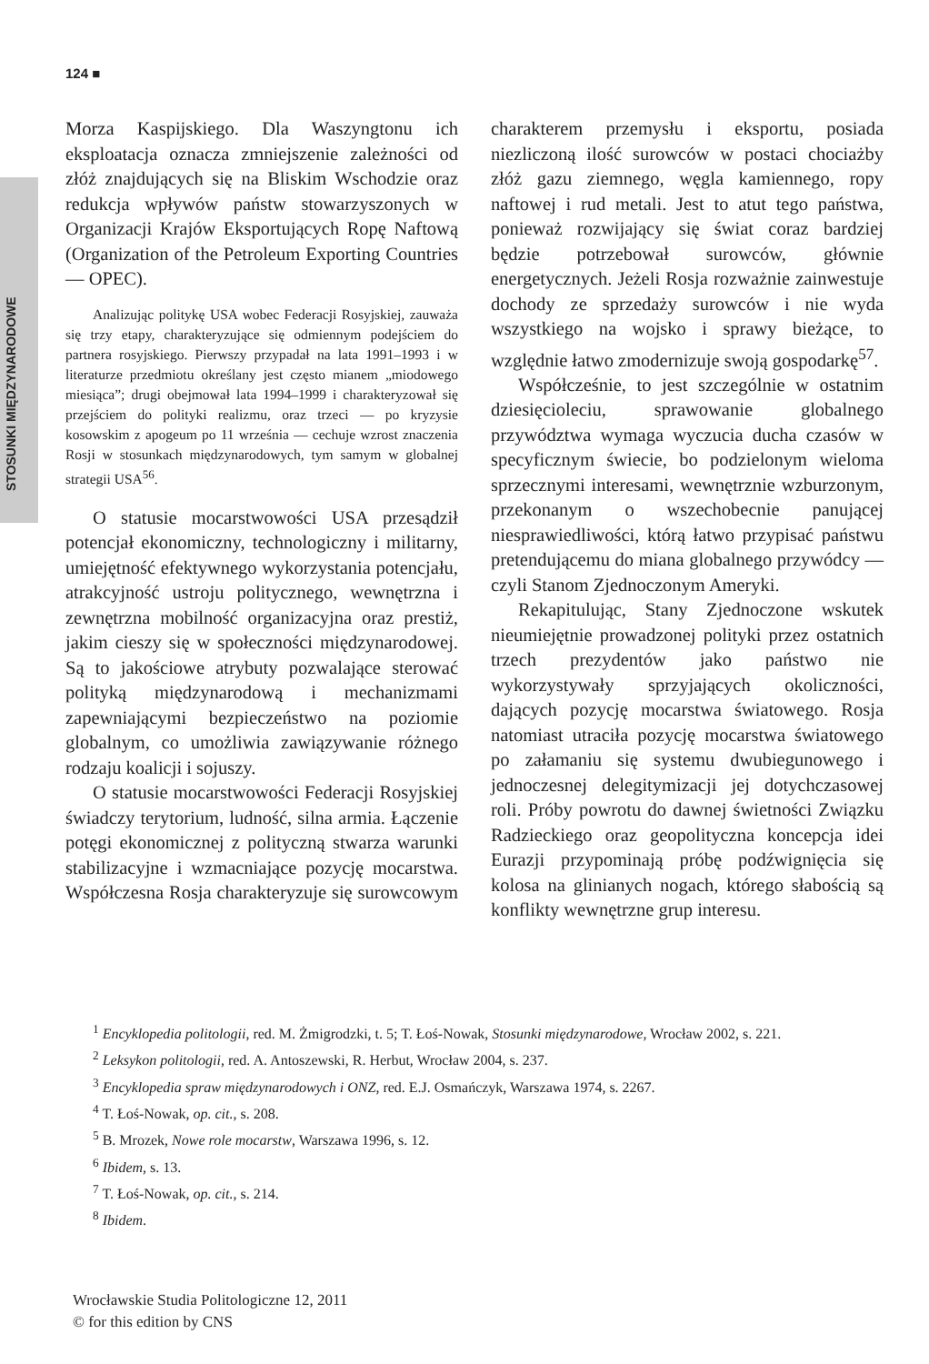124 ■
STOSUNKI MIĘDZYNARODOWE
Morza Kaspijskiego. Dla Waszyngtonu ich eksploatacja oznacza zmniejszenie zależności od złóż znajdujących się na Bliskim Wschodzie oraz redukcja wpływów państw stowarzyszonych w Organizacji Krajów Eksportujących Ropę Naftową (Organization of the Petroleum Exporting Countries — OPEC).
Analizując politykę USA wobec Federacji Rosyjskiej, zauważa się trzy etapy, charakteryzujące się odmiennym podejściem do partnera rosyjskiego. Pierwszy przypadał na lata 1991–1993 i w literaturze przedmiotu określany jest często mianem „miodowego miesiąca”; drugi obejmował lata 1994–1999 i charakteryzował się przejściem do polityki realizmu, oraz trzeci — po kryzysie kosowskim z apogeum po 11 września — cechuje wzrost znaczenia Rosji w stosunkach międzynarodowych, tym samym w globalnej strategii USA<sup>56</sup>.
O statusie mocarstwowości USA przesądził potencjał ekonomiczny, technologiczny i militarny, umiejętność efektywnego wykorzystania potencjału, atrakcyjność ustroju politycznego, wewnętrzna i zewnętrzna mobilność organizacyjna oraz prestiż, jakim cieszy się w społeczności międzynarodowej. Są to jakościowe atrybuty pozwalające sterować polityką międzynarodową i mechanizmami zapewniającymi bezpieczeństwo na poziomie globalnym, co umożliwia zawiązywanie różnego rodzaju koalicji i sojuszy.
O statusie mocarstwowości Federacji Rosyjskiej świadczy terytorium, ludność, silna armia. Łączenie potęgi ekonomicznej z polityczną stwarza warunki stabilizacyjne i wzmacniające pozycję mocarstwa. Współczesna Rosja charakteryzuje się surowcowym charakterem przemysłu i eksportu, posiada niezliczoną ilość surowców w postaci chociażby złóż gazu ziemnego, węgla kamiennego, ropy naftowej i rud metali. Jest to atut tego państwa, ponieważ rozwijający się świat coraz bardziej będzie potrzebował surowców, głównie energetycznych. Jeżeli Rosja rozważnie zainwestuje dochody ze sprzedaży surowców i nie wyda wszystkiego na wojsko i sprawy bieżące, to względnie łatwo zmodernizuje swoją gospodarkę<sup>57</sup>.
Współcześnie, to jest szczególnie w ostatnim dziesięcioleciu, sprawowanie globalnego przywództwa wymaga wyczucia ducha czasów w specyficznym świecie, bo podzielonym wieloma sprzecznymi interesami, wewnętrznie wzburzonym, przekonanym o wszechobecnie panującej niesprawiedliwości, którą łatwo przypisać państwu pretendującemu do miana globalnego przywódcy — czyli Stanom Zjednoczonym Ameryki.
Rekapitulując, Stany Zjednoczone wskutek nieumiejętnie prowadzonej polityki przez ostatnich trzech prezydentów jako państwo nie wykorzystywały sprzyjających okoliczności, dających pozycję mocarstwa światowego. Rosja natomiast utraciła pozycję mocarstwa światowego po załamaniu się systemu dwubiegunowego i jednoczesnej delegitymizacji jej dotychczasowej roli. Próby powrotu do dawnej świetności Związku Radzieckiego oraz geopolityczna koncepcja idei Eurazji przypominają próbę podźwignięcia się kolosa na glinianych nogach, którego słabością są konflikty wewnętrzne grup interesu.
<sup>1</sup> Encyklopedia politologii, red. M. Żmigrodzki, t. 5; T. Łoś-Nowak, Stosunki międzynarodowe, Wrocław 2002, s. 221.
<sup>2</sup> Leksykon politologii, red. A. Antoszewski, R. Herbut, Wrocław 2004, s. 237.
<sup>3</sup> Encyklopedia spraw międzynarodowych i ONZ, red. E.J. Osmańczyk, Warszawa 1974, s. 2267.
<sup>4</sup> T. Łoś-Nowak, op. cit., s. 208.
<sup>5</sup> B. Mrozek, Nowe role mocarstw, Warszawa 1996, s. 12.
<sup>6</sup> Ibidem, s. 13.
<sup>7</sup> T. Łoś-Nowak, op. cit., s. 214.
<sup>8</sup> Ibidem.
Wrocławskie Studia Politologiczne 12, 2011
© for this edition by CNS